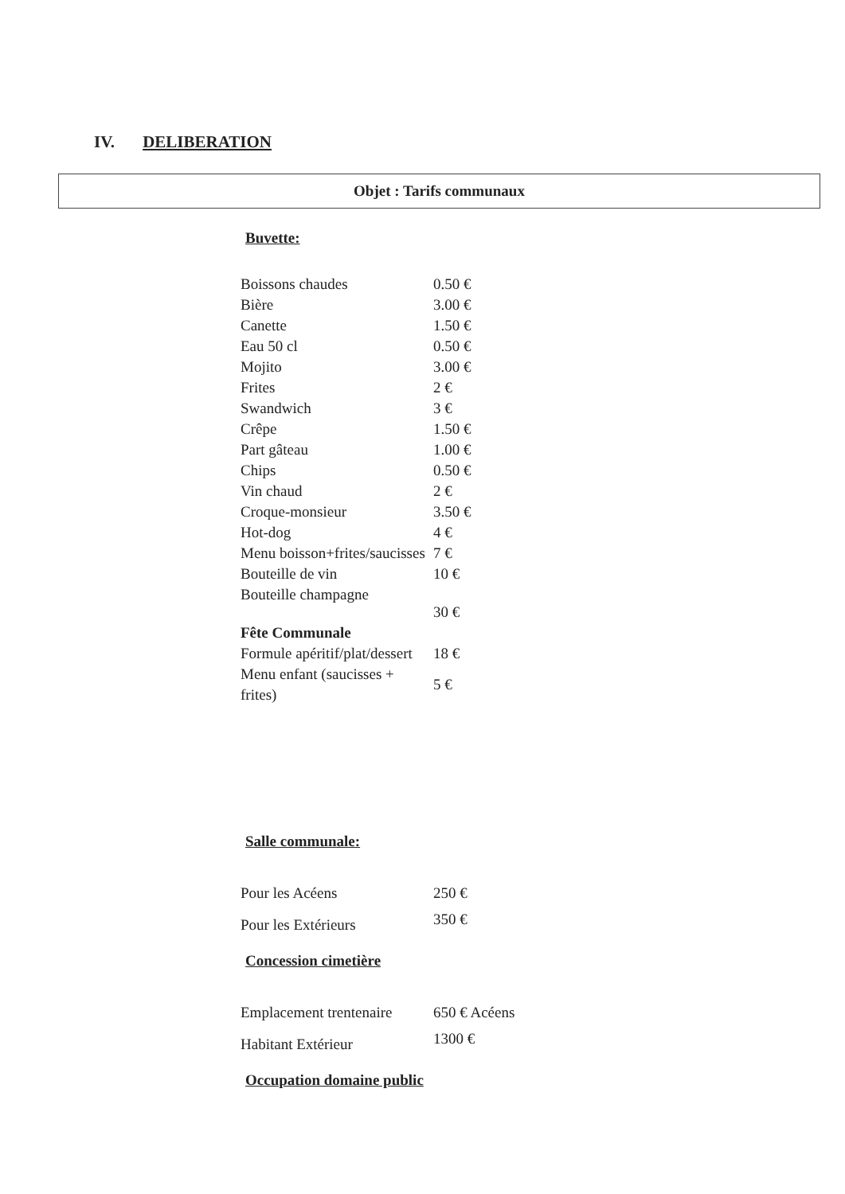IV. DELIBERATION
Objet : Tarifs communaux
Buvette:
| Boissons chaudes | 0.50 € |
| Bière | 3.00 € |
| Canette | 1.50 € |
| Eau 50 cl | 0.50 € |
| Mojito | 3.00 € |
| Frites | 2 € |
| Swandwich | 3 € |
| Crêpe | 1.50 € |
| Part gâteau | 1.00 € |
| Chips | 0.50 € |
| Vin chaud | 2 € |
| Croque-monsieur | 3.50 € |
| Hot-dog | 4 € |
| Menu boisson+frites/saucisses | 7 € |
| Bouteille de vin | 10 € |
| Bouteille champagne | 30 € |
| Fête Communale | |
| Formule apéritif/plat/dessert | 18 € |
| Menu enfant (saucisses + frites) | 5 € |
Salle communale:
| Pour les Acéens | 250 € |
| Pour les Extérieurs | 350 € |
Concession cimetière
| Emplacement trentenaire | 650 € Acéens |
| Habitant Extérieur | 1300 € |
Occupation domaine public